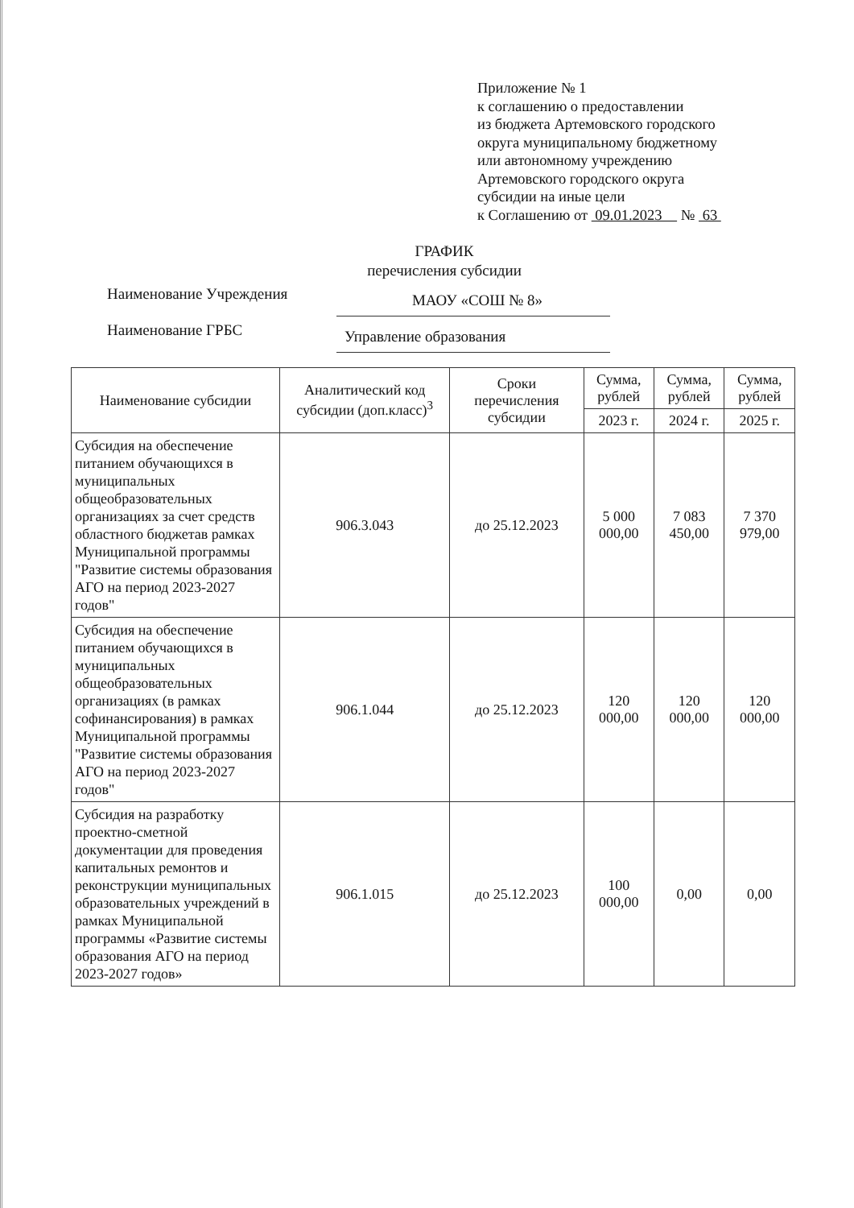Приложение № 1
к соглашению о предоставлении
из бюджета Артемовского городского
округа муниципальному бюджетному
или автономному учреждению
Артемовского городского округа
субсидии на иные цели
к Соглашению от 09.01.2023 № 63
ГРАФИК
перечисления субсидии
Наименование Учреждения
МАОУ «СОШ № 8»
Наименование ГРБС
Управление образования
| Наименование субсидии | Аналитический код субсидии (доп.класс)<sup>3</sup> | Сроки перечисления субсидии | Сумма, рублей | Сумма, рублей | Сумма, рублей |
| --- | --- | --- | --- | --- | --- |
| | | | 2023 г. | 2024 г. | 2025 г. |
| Субсидия на обеспечение питанием обучающихся в муниципальных общеобразовательных организациях за счет средств областного бюджетав рамках Муниципальной программы "Развитие системы образования АГО на период 2023-2027 годов" | 906.3.043 | до 25.12.2023 | 5 000 000,00 | 7 083 450,00 | 7 370 979,00 |
| Субсидия на обеспечение питанием обучающихся в муниципальных общеобразовательных организациях (в рамках софинансирования) в рамках Муниципальной программы "Развитие системы образования АГО на период 2023-2027 годов" | 906.1.044 | до 25.12.2023 | 120 000,00 | 120 000,00 | 120 000,00 |
| Субсидия на разработку проектно-сметной документации для проведения капитальных ремонтов и реконструкции муниципальных образовательных учреждений в рамках Муниципальной программы «Развитие системы образования АГО на период 2023-2027 годов» | 906.1.015 | до 25.12.2023 | 100 000,00 | 0,00 | 0,00 |